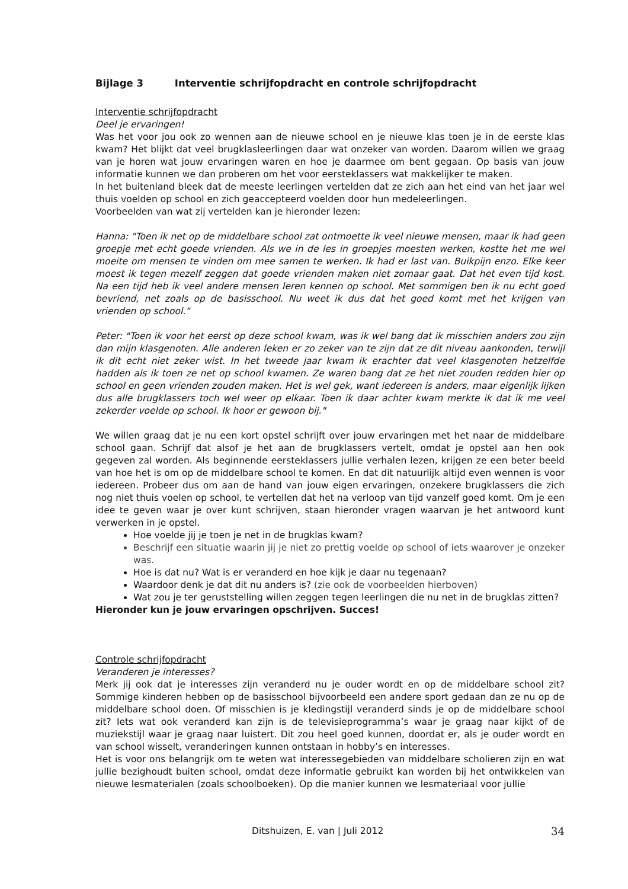Bijlage 3 Interventie schrijfopdracht en controle schrijfopdracht
Interventie schrijfopdracht
Deel je ervaringen!
Was het voor jou ook zo wennen aan de nieuwe school en je nieuwe klas toen je in de eerste klas kwam? Het blijkt dat veel brugklasleerlingen daar wat onzeker van worden. Daarom willen we graag van je horen wat jouw ervaringen waren en hoe je daarmee om bent gegaan. Op basis van jouw informatie kunnen we dan proberen om het voor eersteklassers wat makkelijker te maken.
In het buitenland bleek dat de meeste leerlingen vertelden dat ze zich aan het eind van het jaar wel thuis voelden op school en zich geaccepteerd voelden door hun medeleerlingen.
Voorbeelden van wat zij vertelden kan je hieronder lezen:
Hanna: "Toen ik net op de middelbare school zat ontmoette ik veel nieuwe mensen, maar ik had geen groepje met echt goede vrienden. Als we in de les in groepjes moesten werken, kostte het me wel moeite om mensen te vinden om mee samen te werken. Ik had er last van. Buikpijn enzo. Elke keer moest ik tegen mezelf zeggen dat goede vrienden maken niet zomaar gaat. Dat het even tijd kost. Na een tijd heb ik veel andere mensen leren kennen op school. Met sommigen ben ik nu echt goed bevriend, net zoals op de basisschool. Nu weet ik dus dat het goed komt met het krijgen van vrienden op school."
Peter: "Toen ik voor het eerst op deze school kwam, was ik wel bang dat ik misschien anders zou zijn dan mijn klasgenoten. Alle anderen leken er zo zeker van te zijn dat ze dit niveau aankonden, terwijl ik dit echt niet zeker wist. In het tweede jaar kwam ik erachter dat veel klasgenoten hetzelfde hadden als ik toen ze net op school kwamen. Ze waren bang dat ze het niet zouden redden hier op school en geen vrienden zouden maken. Het is wel gek, want iedereen is anders, maar eigenlijk lijken dus alle brugklassers toch wel weer op elkaar. Toen ik daar achter kwam merkte ik dat ik me veel zekerder voelde op school. Ik hoor er gewoon bij."
We willen graag dat je nu een kort opstel schrijft over jouw ervaringen met het naar de middelbare school gaan. Schrijf dat alsof je het aan de brugklassers vertelt, omdat je opstel aan hen ook gegeven zal worden. Als beginnende eersteklassers jullie verhalen lezen, krijgen ze een beter beeld van hoe het is om op de middelbare school te komen. En dat dit natuurlijk altijd even wennen is voor iedereen. Probeer dus om aan de hand van jouw eigen ervaringen, onzekere brugklassers die zich nog niet thuis voelen op school, te vertellen dat het na verloop van tijd vanzelf goed komt. Om je een idee te geven waar je over kunt schrijven, staan hieronder vragen waarvan je het antwoord kunt verwerken in je opstel.
Hoe voelde jij je toen je net in de brugklas kwam?
Beschrijf een situatie waarin jij je niet zo prettig voelde op school of iets waarover je onzeker was.
Hoe is dat nu? Wat is er veranderd en hoe kijk je daar nu tegenaan?
Waardoor denk je dat dit nu anders is? (zie ook de voorbeelden hierboven)
Wat zou je ter geruststelling willen zeggen tegen leerlingen die nu net in de brugklas zitten?
Hieronder kun je jouw ervaringen opschrijven. Succes!
Controle schrijfopdracht
Veranderen je interesses?
Merk jij ook dat je interesses zijn veranderd nu je ouder wordt en op de middelbare school zit? Sommige kinderen hebben op de basisschool bijvoorbeeld een andere sport gedaan dan ze nu op de middelbare school doen. Of misschien is je kledingstijl veranderd sinds je op de middelbare school zit? Iets wat ook veranderd kan zijn is de televisieprogramma’s waar je graag naar kijkt of de muziekstijl waar je graag naar luistert. Dit zou heel goed kunnen, doordat er, als je ouder wordt en van school wisselt, veranderingen kunnen ontstaan in hobby’s en interesses.
Het is voor ons belangrijk om te weten wat interessegebieden van middelbare scholieren zijn en wat jullie bezighoudt buiten school, omdat deze informatie gebruikt kan worden bij het ontwikkelen van nieuwe lesmaterialen (zoals schoolboeken). Op die manier kunnen we lesmateriaal voor jullie
Ditshuizen, E. van | Juli 2012 34